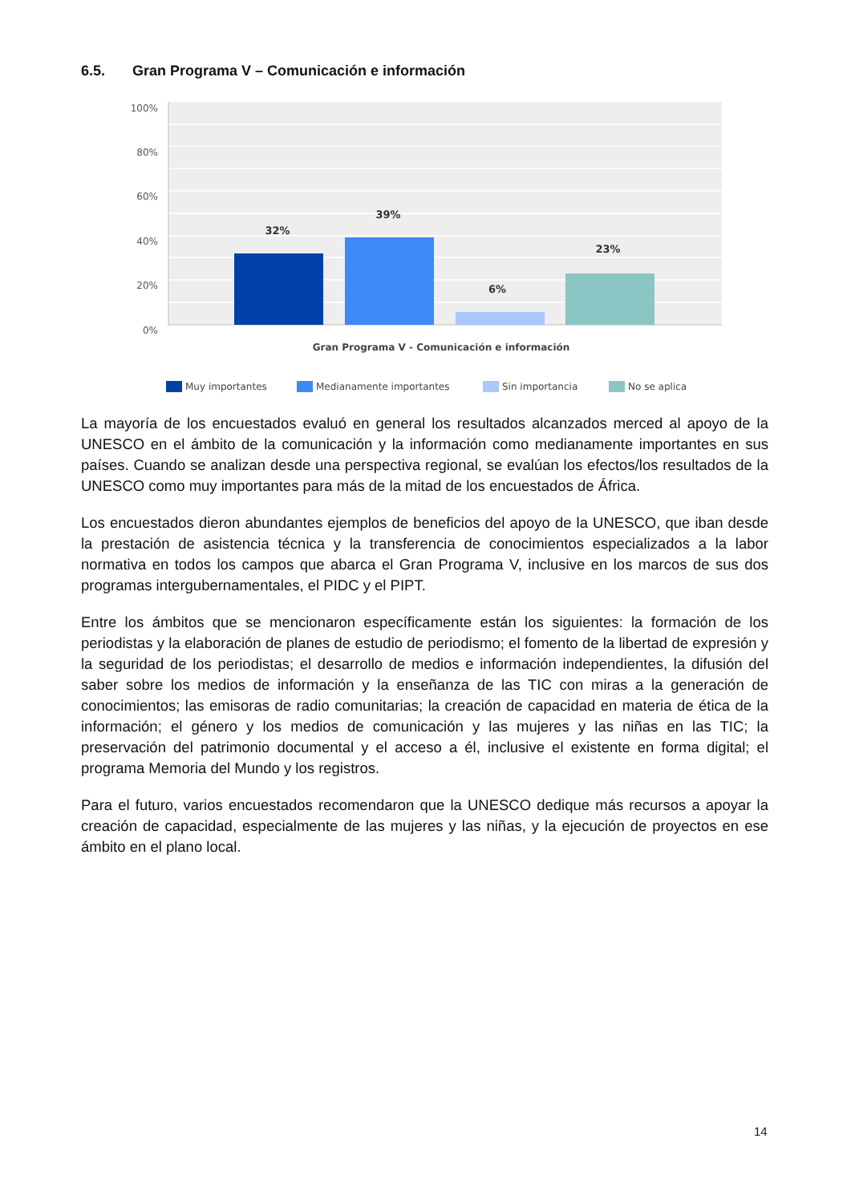6.5. Gran Programa V – Comunicación e información
100%
80%
60%
40%
20%
0%
32%
39%
6%
23%
Gran Programa V - Comunicación e información
Muy importantes
Medianamente importantes
Sin importancia
No se aplica
La mayoría de los encuestados evaluó en general los resultados alcanzados merced al apoyo de la UNESCO en el ámbito de la comunicación y la información como medianamente importantes en sus países. Cuando se analizan desde una perspectiva regional, se evalúan los efectos/los resultados de la UNESCO como muy importantes para más de la mitad de los encuestados de África.
Los encuestados dieron abundantes ejemplos de beneficios del apoyo de la UNESCO, que iban desde la prestación de asistencia técnica y la transferencia de conocimientos especializados a la labor normativa en todos los campos que abarca el Gran Programa V, inclusive en los marcos de sus dos programas intergubernamentales, el PIDC y el PIPT.
Entre los ámbitos que se mencionaron específicamente están los siguientes: la formación de los periodistas y la elaboración de planes de estudio de periodismo; el fomento de la libertad de expresión y la seguridad de los periodistas; el desarrollo de medios e información independientes, la difusión del saber sobre los medios de información y la enseñanza de las TIC con miras a la generación de conocimientos; las emisoras de radio comunitarias; la creación de capacidad en materia de ética de la información; el género y los medios de comunicación y las mujeres y las niñas en las TIC; la preservación del patrimonio documental y el acceso a él, inclusive el existente en forma digital; el programa Memoria del Mundo y los registros.
Para el futuro, varios encuestados recomendaron que la UNESCO dedique más recursos a apoyar la creación de capacidad, especialmente de las mujeres y las niñas, y la ejecución de proyectos en ese ámbito en el plano local.
14